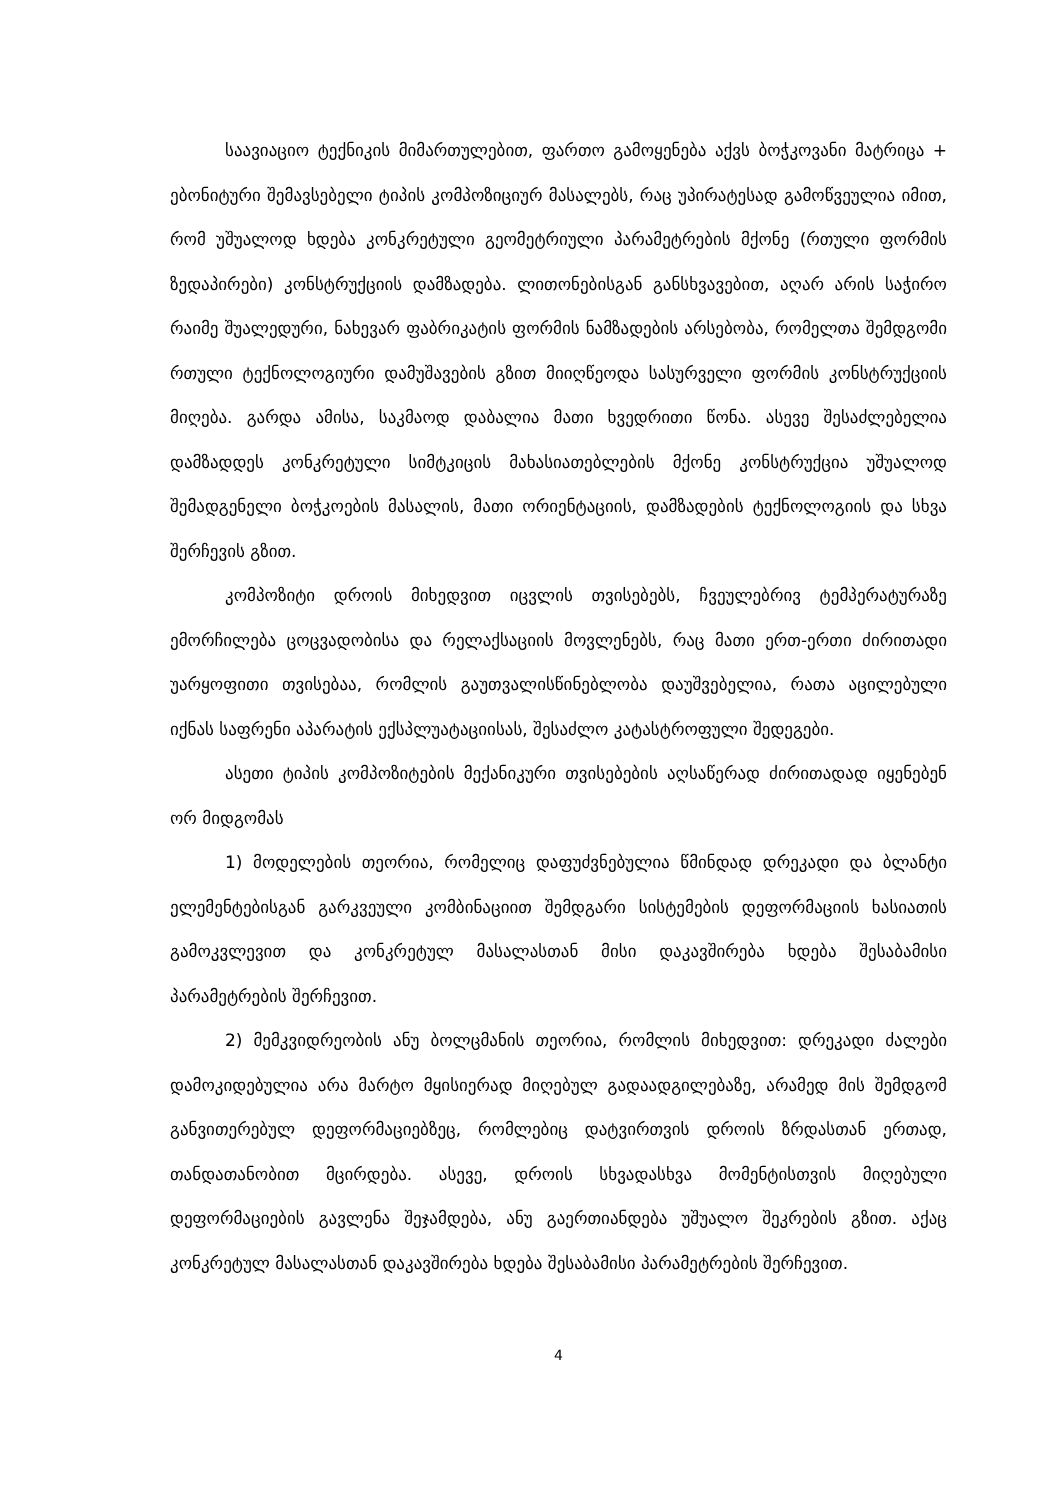საავიაციო ტექნიკის მიმართულებით, ფართო გამოყენება აქვს ბოჭკოვანი მატრიცა + ებონიტური შემავსებელი ტიპის კომპოზიციურ მასალებს, რაც უპირატესად გამოწვეულია იმით, რომ უშუალოდ ხდება კონკრეტული გეომეტრიული პარამეტრების მქონე (რთული ფორმის ზედაპირები) კონსტრუქციის დამზადება. ლითონებისგან განსხვავებით, აღარ არის საჭირო რაიმე შუალედური, ნახევარ ფაბრიკატის ფორმის ნამზადების არსებობა, რომელთა შემდგომი რთული ტექნოლოგიური დამუშავების გზით მიიღწეოდა სასურველი ფორმის კონსტრუქციის მიღება. გარდა ამისა, საკმაოდ დაბალია მათი ხვედრითი წონა. ასევე შესაძლებელია დამზადდეს კონკრეტული სიმტკიცის მახასიათებლების მქონე კონსტრუქცია უშუალოდ შემადგენელი ბოჭკოების მასალის, მათი ორიენტაციის, დამზადების ტექნოლოგიის და სხვა შერჩევის გზით.
კომპოზიტი დროის მიხედვით იცვლის თვისებებს, ჩვეულებრივ ტემპერატურაზე ემორჩილება ცოცვადობისა და რელაქსაციის მოვლენებს, რაც მათი ერთ-ერთი ძირითადი უარყოფითი თვისებაა, რომლის გაუთვალისწინებლობა დაუშვებელია, რათა აცილებული იქნას საფრენი აპარატის ექსპლუატაციისას, შესაძლო კატასტროფული შედეგები.
ასეთი ტიპის კომპოზიტების მექანიკური თვისებების აღსაწერად ძირითადად იყენებენ ორ მიდგომას
1) მოდელების თეორია, რომელიც დაფუძვნებულია წმინდად დრეკადი და ბლანტი ელემენტებისგან გარკვეული კომბინაციით შემდგარი სისტემების დეფორმაციის ხასიათის გამოკვლევით და კონკრეტულ მასალასთან მისი დაკავშირება ხდება შესაბამისი პარამეტრების შერჩევით.
2) მემკვიდრეობის ანუ ბოლცმანის თეორია, რომლის მიხედვით: დრეკადი ძალები დამოკიდებულია არა მარტო მყისიერად მიღებულ გადაადგილებაზე, არამედ მის შემდგომ განვითერებულ დეფორმაციებზეც, რომლებიც დატვირთვის დროის ზრდასთან ერთად, თანდათანობით მცირდება. ასევე, დროის სხვადასხვა მომენტისთვის მიღებული დეფორმაციების გავლენა შეჯამდება, ანუ გაერთიანდება უშუალო შეკრების გზით. აქაც კონკრეტულ მასალასთან დაკავშირება ხდება შესაბამისი პარამეტრების შერჩევით.
4